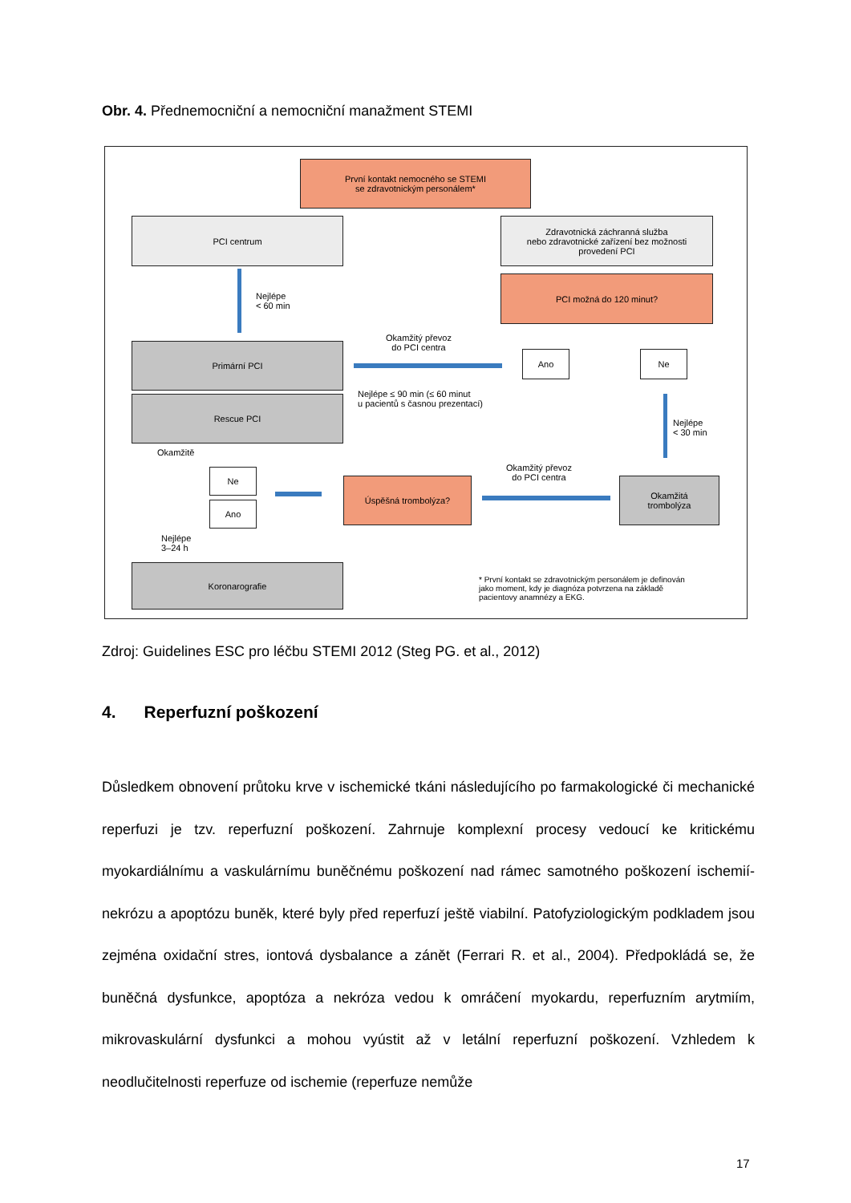Obr. 4. Přednemocniční a nemocniční manažment STEMI
První kontakt nemocného se STEMI
se zdravotnickým personálem*
PCI centrum
Zdravotnická záchranná služba
nebo zdravotnické zařízení bez možnosti
provedení PCI
Nejlépe
< 60 min
PCI možná do 120 minut?
Primární PCI
Okamžitý převoz
do PCI centra
Ano Ne
Rescue PCI
Nejlépe ≤ 90 min (≤ 60 minut
u pacientů s časnou prezentací)
Nejlépe
< 30 min
Okamžitě
Ne
Ano
Úspěšná trombolýza?
Okamžitý převoz
do PCI centra
Okamžitá
trombolýza
Nejlépe
3–24 h
Koronarografie
* První kontakt se zdravotnickým personálem je definován
jako moment, kdy je diagnóza potvrzena na základě
pacientovy anamnézy a EKG.
Zdroj: Guidelines ESC pro léčbu STEMI 2012 (Steg PG. et al., 2012)
4. Reperfuzní poškození
Důsledkem obnovení průtoku krve v ischemické tkáni následujícího po farmakologické či mechanické reperfuzi je tzv. reperfuzní poškození. Zahrnuje komplexní procesy vedoucí ke kritickému myokardiálnímu a vaskulárnímu buněčnému poškození nad rámec samotného poškození ischemií- nekrózu a apoptózu buněk, které byly před reperfuzí ještě viabilní. Patofyziologickým podkladem jsou zejména oxidační stres, iontová dysbalance a zánět (Ferrari R. et al., 2004). Předpokládá se, že buněčná dysfunkce, apoptóza a nekróza vedou k omráčení myokardu, reperfuzním arytmiím, mikrovaskulární dysfunkci a mohou vyústit až v letální reperfuzní poškození. Vzhledem k neodlučitelnosti reperfuze od ischemie (reperfuze nemůže
17